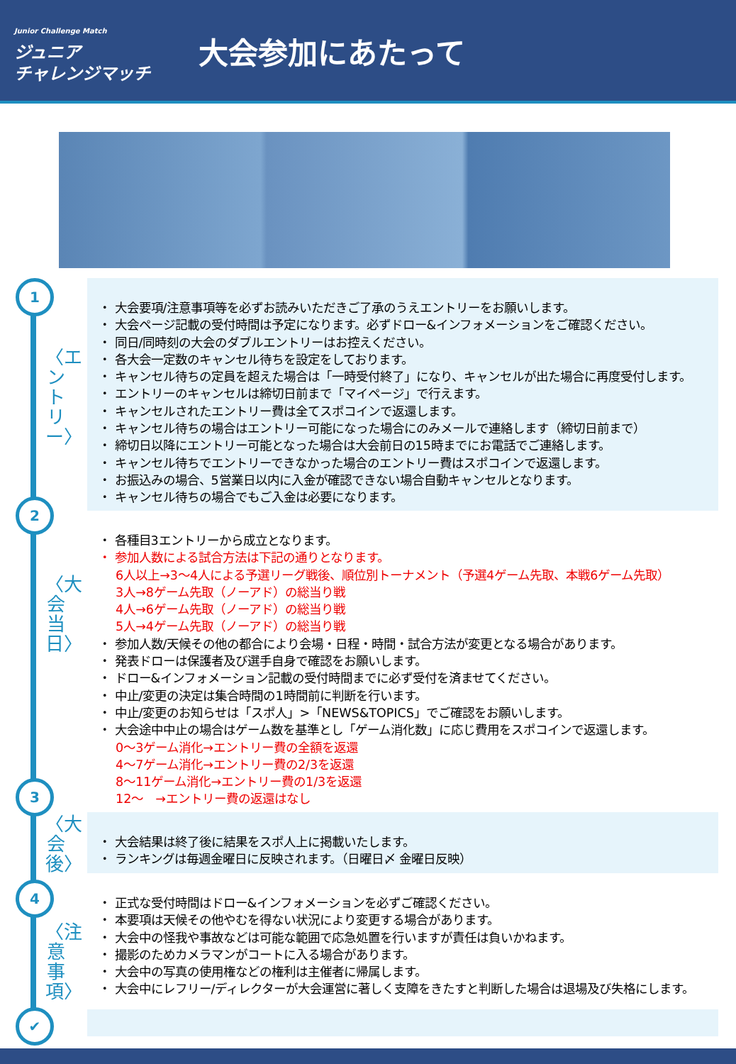Junior Challenge Match
ジュニア
チャレンジマッチ
大会参加にあたって
1
2
3
4
✔
〈エントリー〉
〈大会当日〉
〈大会後〉
〈注意事項〉
・ 大会要項/注意事項等を必ずお読みいただきご了承のうえエントリーをお願いします。
・ 大会ページ記載の受付時間は予定になります。必ずドロー&インフォメーションをご確認ください。
・ 同日/同時刻の大会のダブルエントリーはお控えください。
・ 各大会一定数のキャンセル待ちを設定をしております。
・ キャンセル待ちの定員を超えた場合は「一時受付終了」になり、キャンセルが出た場合に再度受付します。
・ エントリーのキャンセルは締切日前まで「マイページ」で行えます。
・ キャンセルされたエントリー費は全てスポコインで返還します。
・ キャンセル待ちの場合はエントリー可能になった場合にのみメールで連絡します（締切日前まで）
・ 締切日以降にエントリー可能となった場合は大会前日の15時までにお電話でご連絡します。
・ キャンセル待ちでエントリーできなかった場合のエントリー費はスポコインで返還します。
・ お振込みの場合、5営業日以内に入金が確認できない場合自動キャンセルとなります。
・ キャンセル待ちの場合でもご入金は必要になります。
・ 各種目3エントリーから成立となります。
・ 参加人数による試合方法は下記の通りとなります。
6人以上→3～4人による予選リーグ戦後、順位別トーナメント（予選4ゲーム先取、本戦6ゲーム先取）
3人→8ゲーム先取（ノーアド）の総当り戦
4人→6ゲーム先取（ノーアド）の総当り戦
5人→4ゲーム先取（ノーアド）の総当り戦
・ 参加人数/天候その他の都合により会場・日程・時間・試合方法が変更となる場合があります。
・ 発表ドローは保護者及び選手自身で確認をお願いします。
・ ドロー&インフォメーション記載の受付時間までに必ず受付を済ませてください。
・ 中止/変更の決定は集合時間の1時間前に判断を行います。
・ 中止/変更のお知らせは「スポ人」>「NEWS&TOPICS」でご確認をお願いします。
・ 大会途中中止の場合はゲーム数を基準とし「ゲーム消化数」に応じ費用をスポコインで返還します。
0～3ゲーム消化→エントリー費の全額を返還
4～7ゲーム消化→エントリー費の2/3を返還
8～11ゲーム消化→エントリー費の1/3を返還
12～　→エントリー費の返還はなし
・ 大会結果は終了後に結果をスポ人上に掲載いたします。
・ ランキングは毎週金曜日に反映されます。（日曜日〆 金曜日反映）
・ 正式な受付時間はドロー&インフォメーションを必ずご確認ください。
・ 本要項は天候その他やむを得ない状況により変更する場合があります。
・ 大会中の怪我や事故などは可能な範囲で応急処置を行いますが責任は負いかねます。
・ 撮影のためカメラマンがコートに入る場合があります。
・ 大会中の写真の使用権などの権利は主催者に帰属します。
・ 大会中にレフリー/ディレクターが大会運営に著しく支障をきたすと判断した場合は退場及び失格にします。